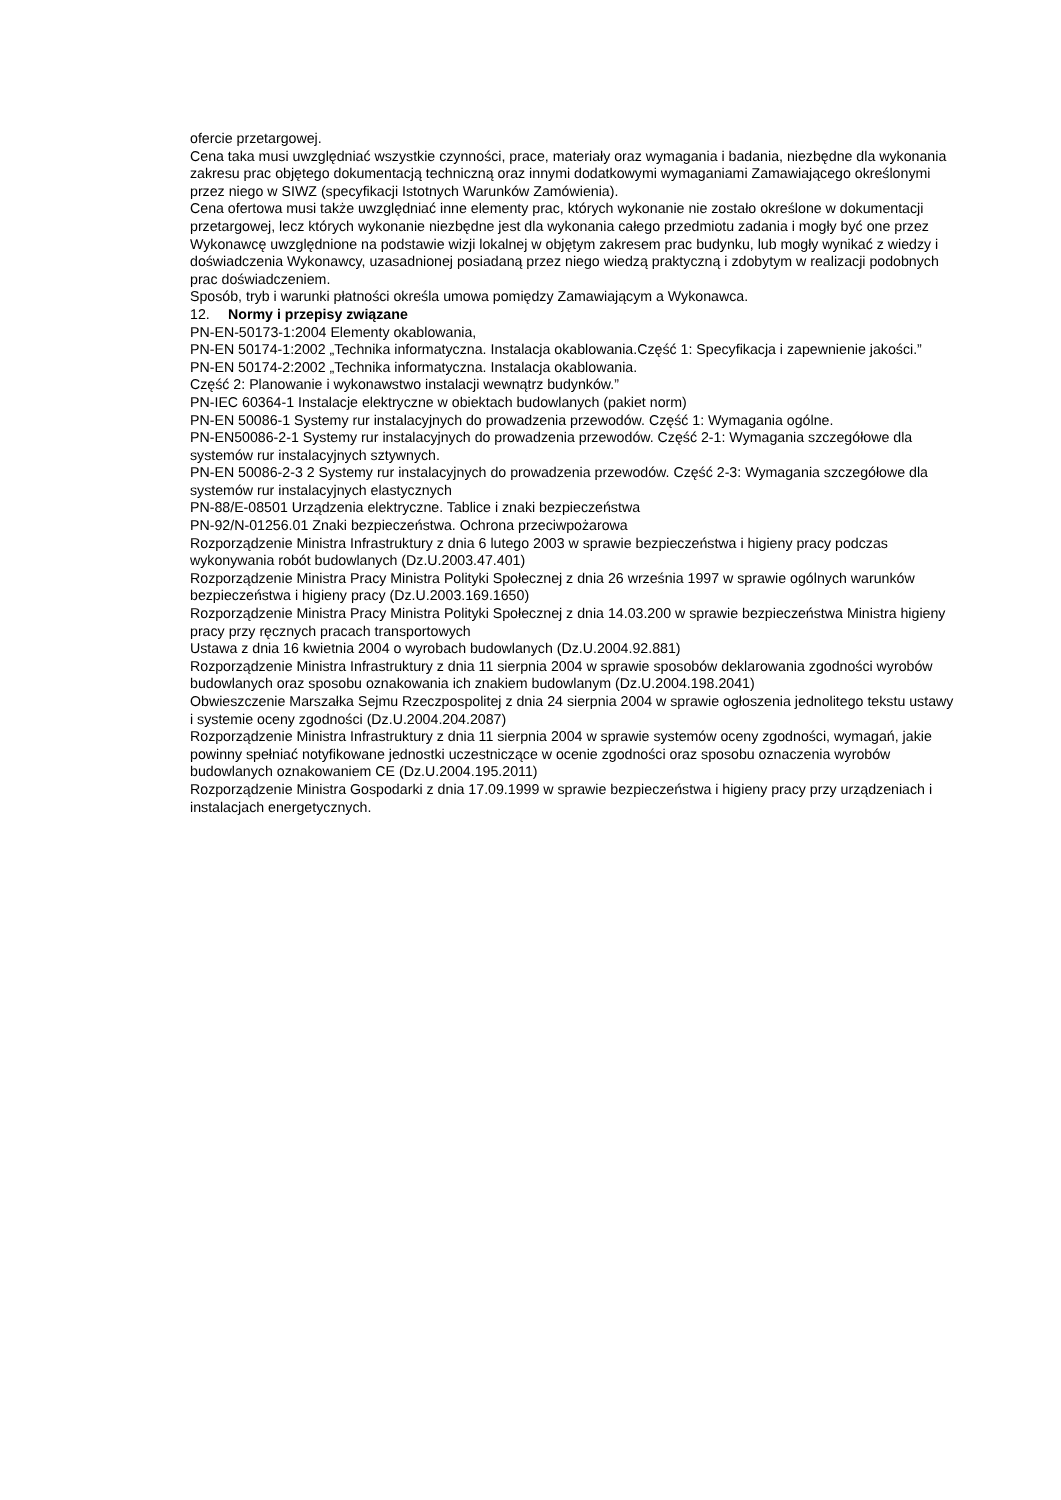ofercie przetargowej.
Cena taka musi uwzględniać wszystkie czynności, prace, materiały oraz wymagania i badania, niezbędne dla wykonania zakresu prac objętego dokumentacją techniczną oraz innymi dodatkowymi wymaganiami Zamawiającego określonymi przez niego w SIWZ (specyfikacji Istotnych Warunków Zamówienia).
Cena ofertowa musi także uwzględniać inne elementy prac, których wykonanie nie zostało określone w dokumentacji przetargowej, lecz których wykonanie niezbędne jest dla wykonania całego przedmiotu zadania i mogły być one przez Wykonawcę uwzględnione na podstawie wizji lokalnej w objętym zakresem prac budynku, lub mogły wynikać z wiedzy i doświadczenia Wykonawcy, uzasadnionej posiadaną przez niego wiedzą praktyczną i zdobytym w realizacji podobnych prac doświadczeniem.
Sposób, tryb i warunki płatności określa umowa pomiędzy Zamawiającym a Wykonawca.
12. Normy i przepisy związane
PN-EN-50173-1:2004 Elementy okablowania,
PN-EN 50174-1:2002 „Technika informatyczna. Instalacja okablowania.Część 1: Specyfikacja i zapewnienie jakości.”
PN-EN 50174-2:2002 „Technika informatyczna. Instalacja okablowania.
Część 2: Planowanie i wykonawstwo instalacji wewnątrz budynków.”
PN-IEC 60364-1 Instalacje elektryczne w obiektach budowlanych (pakiet norm)
PN-EN 50086-1 Systemy rur instalacyjnych do prowadzenia przewodów. Część 1: Wymagania ogólne.
PN-EN50086-2-1 Systemy rur instalacyjnych do prowadzenia przewodów. Część 2-1: Wymagania szczegółowe dla systemów rur instalacyjnych sztywnych.
PN-EN 50086-2-3 2 Systemy rur instalacyjnych do prowadzenia przewodów. Część 2-3: Wymagania szczegółowe dla systemów rur instalacyjnych elastycznych
PN-88/E-08501 Urządzenia elektryczne. Tablice i znaki bezpieczeństwa
PN-92/N-01256.01 Znaki bezpieczeństwa. Ochrona przeciwpożarowa
Rozporządzenie Ministra Infrastruktury z dnia 6 lutego 2003 w sprawie bezpieczeństwa i higieny pracy podczas wykonywania robót budowlanych (Dz.U.2003.47.401)
Rozporządzenie Ministra Pracy Ministra Polityki Społecznej z dnia 26 września 1997 w sprawie ogólnych warunków bezpieczeństwa i higieny pracy (Dz.U.2003.169.1650)
Rozporządzenie Ministra Pracy Ministra Polityki Społecznej z dnia 14.03.200 w sprawie bezpieczeństwa Ministra higieny pracy przy ręcznych pracach transportowych
Ustawa z dnia 16 kwietnia 2004 o wyrobach budowlanych (Dz.U.2004.92.881)
Rozporządzenie Ministra Infrastruktury z dnia 11 sierpnia 2004 w sprawie sposobów deklarowania zgodności wyrobów budowlanych oraz sposobu oznakowania ich znakiem budowlanym (Dz.U.2004.198.2041)
Obwieszczenie Marszałka Sejmu Rzeczpospolitej z dnia 24 sierpnia 2004 w sprawie ogłoszenia jednolitego tekstu ustawy i systemie oceny zgodności (Dz.U.2004.204.2087)
Rozporządzenie Ministra Infrastruktury z dnia 11 sierpnia 2004 w sprawie systemów oceny zgodności, wymagań, jakie powinny spełniać notyfikowane jednostki uczestniczące w ocenie zgodności oraz sposobu oznaczenia wyrobów budowlanych oznakowaniem CE (Dz.U.2004.195.2011)
Rozporządzenie Ministra Gospodarki z dnia 17.09.1999 w sprawie bezpieczeństwa i higieny pracy przy urządzeniach i instalacjach energetycznych.